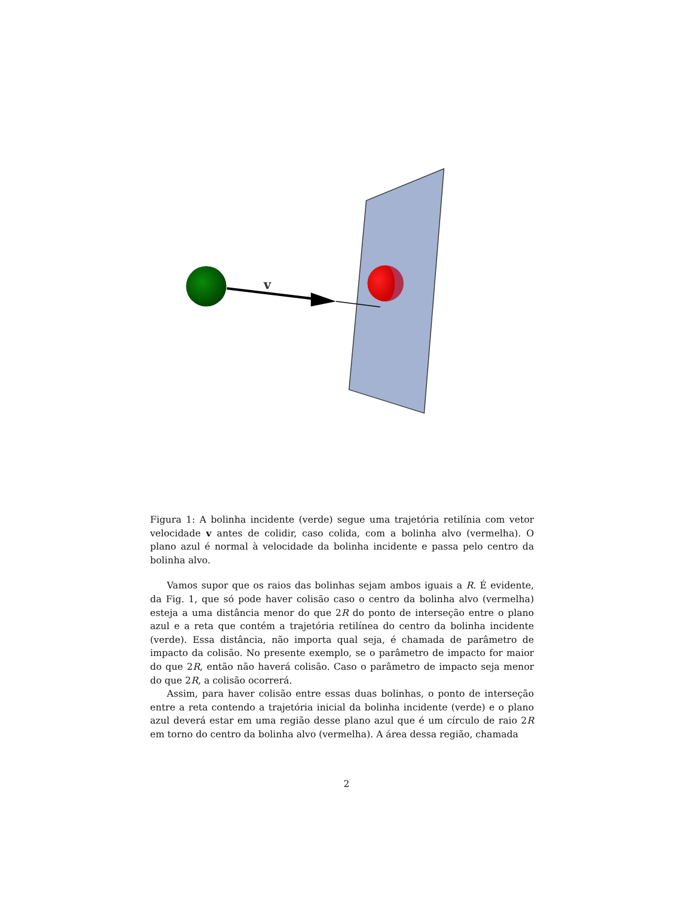v
Figura 1: A bolinha incidente (verde) segue uma trajetória retilínia com vetor velocidade v antes de colidir, caso colida, com a bolinha alvo (vermelha). O plano azul é normal à velocidade da bolinha incidente e passa pelo centro da bolinha alvo.
Vamos supor que os raios das bolinhas sejam ambos iguais a R. É evidente, da Fig. 1, que só pode haver colisão caso o centro da bolinha alvo (vermelha) esteja a uma distância menor do que 2R do ponto de interseção entre o plano azul e a reta que contém a trajetória retilínea do centro da bolinha incidente (verde). Essa distância, não importa qual seja, é chamada de parâmetro de impacto da colisão. No presente exemplo, se o parâmetro de impacto for maior do que 2R, então não haverá colisão. Caso o parâmetro de impacto seja menor do que 2R, a colisão ocorrerá.
Assim, para haver colisão entre essas duas bolinhas, o ponto de interseção entre a reta contendo a trajetória inicial da bolinha incidente (verde) e o plano azul deverá estar em uma região desse plano azul que é um círculo de raio 2R em torno do centro da bolinha alvo (vermelha). A área dessa região, chamada
2